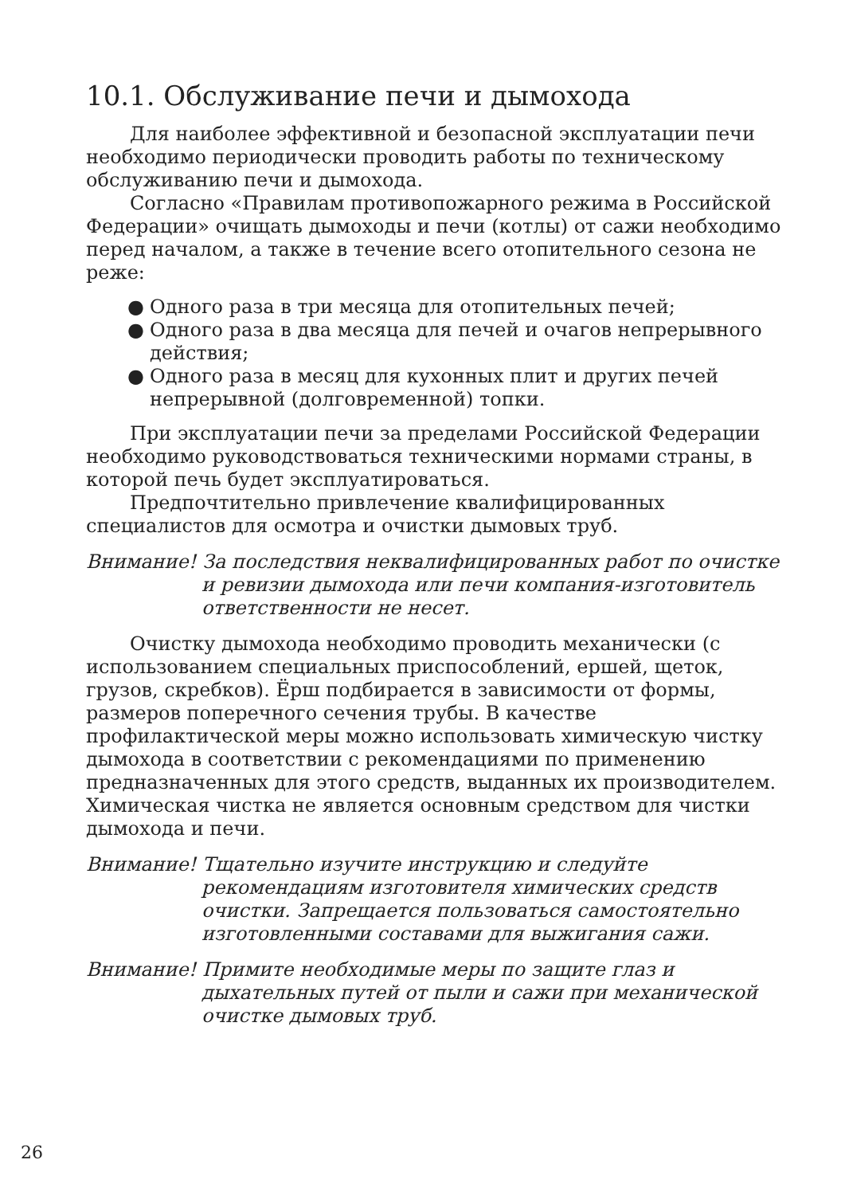10.1. Обслуживание печи и дымохода
Для наиболее эффективной и безопасной эксплуатации печи необходимо периодически проводить работы по техническому обслуживанию печи и дымохода.
Согласно «Правилам противопожарного режима в Российской Федерации» очищать дымоходы и печи (котлы) от сажи необходимо перед началом, а также в течение всего отопительного сезона не реже:
● Одного раза в три месяца для отопительных печей;
● Одного раза в два месяца для печей и очагов непрерывного действия;
● Одного раза в месяц для кухонных плит и других печей непрерывной (долговременной) топки.
При эксплуатации печи за пределами Российской Федерации необходимо руководствоваться техническими нормами страны, в которой печь будет эксплуатироваться.
Предпочтительно привлечение квалифицированных специалистов для осмотра и очистки дымовых труб.
Внимание! За последствия неквалифицированных работ по очистке и ревизии дымохода или печи компания-изготовитель ответственности не несет.
Очистку дымохода необходимо проводить механически (с использованием специальных приспособлений, ершей, щеток, грузов, скребков). Ёрш подбирается в зависимости от формы, размеров поперечного сечения трубы. В качестве профилактической меры можно использовать химическую чистку дымохода в соответствии с рекомендациями по применению предназначенных для этого средств, выданных их производителем. Химическая чистка не является основным средством для чистки дымохода и печи.
Внимание! Тщательно изучите инструкцию и следуйте рекомендациям изготовителя химических средств очистки. Запрещается пользоваться самостоятельно изготовленными составами для выжигания сажи.
Внимание! Примите необходимые меры по защите глаз и дыхательных путей от пыли и сажи при механической очистке дымовых труб.
26